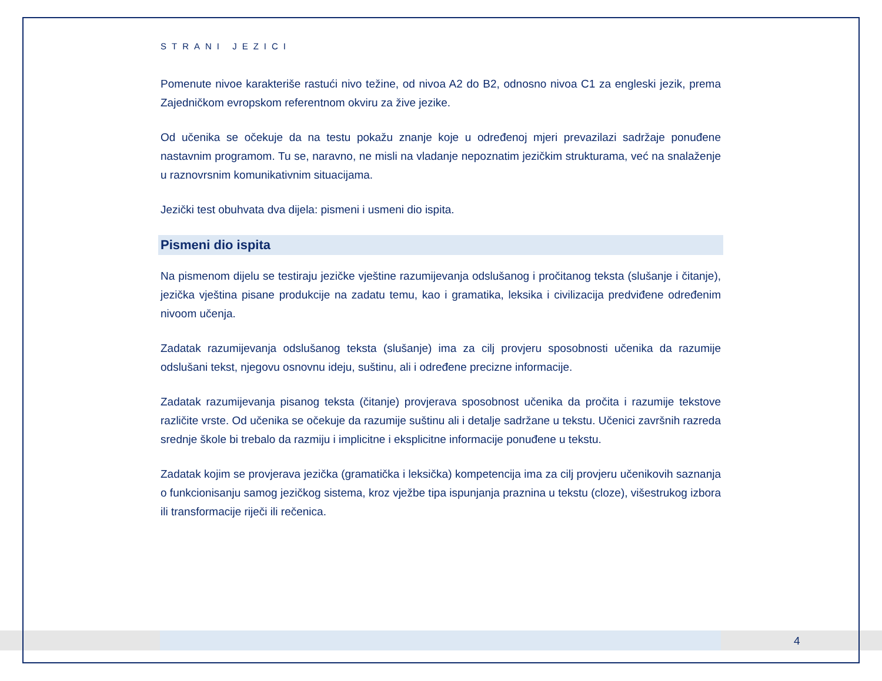STRANI JEZICI
Pomenute nivoe karakteriše rastući nivo težine, od nivoa A2 do B2, odnosno nivoa C1 za engleski jezik, prema Zajedničkom evropskom referentnom okviru za žive jezike.
Od učenika se očekuje da na testu pokažu znanje koje u određenoj mjeri prevazilazi sadržaje ponuđene nastavnim programom. Tu se, naravno, ne misli na vladanje nepoznatim jezičkim strukturama, već na snalaženje u raznovrsnim komunikativnim situacijama.
Jezički test obuhvata dva dijela: pismeni i usmeni dio ispita.
Pismeni dio ispita
Na pismenom dijelu se testiraju jezičke vještine razumijevanja odslušanog i pročitanog teksta (slušanje i čitanje), jezička vještina pisane produkcije na zadatu temu, kao i gramatika, leksika i civilizacija predviđene određenim nivoom učenja.
Zadatak razumijevanja odslušanog teksta (slušanje) ima za cilj provjeru sposobnosti učenika da razumije odslušani tekst, njegovu osnovnu ideju, suštinu, ali i određene precizne informacije.
Zadatak razumijevanja pisanog teksta (čitanje) provjerava sposobnost učenika da pročita i razumije tekstove različite vrste. Od učenika se očekuje da razumije suštinu ali i detalje sadržane u tekstu. Učenici završnih razreda srednje škole bi trebalo da razmiju i implicitne i eksplicitne informacije ponuđene u tekstu.
Zadatak kojim se provjerava jezička (gramatička i leksička) kompetencija ima za cilj provjeru učenikovih saznanja o funkcionisanju samog jezičkog sistema, kroz vježbe tipa ispunjanja praznina u tekstu (cloze), višestrukog izbora ili transformacije riječi ili rečenica.
4